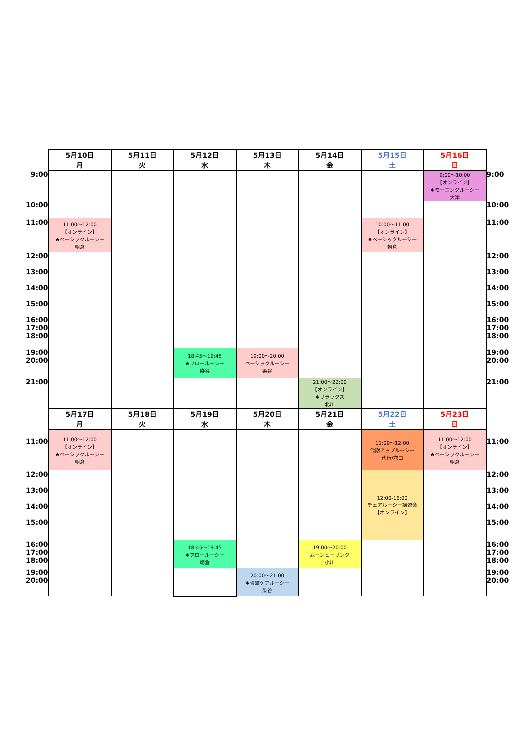| | 5月10日 月 | 5月11日 火 | 5月12日 水 | 5月13日 木 | 5月14日 金 | 5月15日 土 | 5月16日 日 | |
| 9:00 | | | | | | | 9:00～10:00 【オンライン】 ♠モーニングルーシー 大津 | 9:00 |
| 10:00 | | | | | | | | 10:00 |
| 11:00 | 11:00～12:00 【オンライン】 ♠ベーシックルーシー 朝倉 | | | | | 10:00～11:00 【オンライン】 ♠ベーシックルーシー 朝倉 | | 11:00 |
| 12:00 13:00 14:00 15:00 16:00 17:00 18:00 | | | | | | | | 12:00 13:00 14:00 15:00 16:00 17:00 18:00 |
| 19:00 20:00 | | | 18:45～19:45 ♠フロールーシー 染谷 | 19:00～20:00 ベーシックルーシー 染谷 | | | | 19:00 20:00 |
| 21:00 | | | | | 21:00～22:00 【オンライン】 ♠リラックス 北川 | | | 21:00 |
| | 5月17日 月 | 5月18日 火 | 5月19日 水 | 5月20日 木 | 5月21日 金 | 5月22日 土 | 5月23日 日 | |
| 11:00 | 11:00～12:00 【オンライン】 ♠ベーシックルーシー 朝倉 | | | | | 11:00～12:00 代謝アップルーシー 代行/穴口 | 11:00～12:00 【オンライン】 ♠ベーシックルーシー 朝倉 | 11:00 |
| 12:00 13:00 14:00 15:00 | | | | | | 12:00-16:00 チェアルーシー講習会 【オンライン】 | | 12:00 13:00 14:00 15:00 |
| 16:00 17:00 18:00 | | | 18:45～19:45 ♠フロールーシー 朝倉 | | 19:00～20:00 ムーンヒーリング 小川 | | | 16:00 17:00 18:00 |
| 19:00 20:00 | | | | 20:00～21:00 ♠骨盤ケアルーシー 染谷 | | | | 19:00 20:00 |